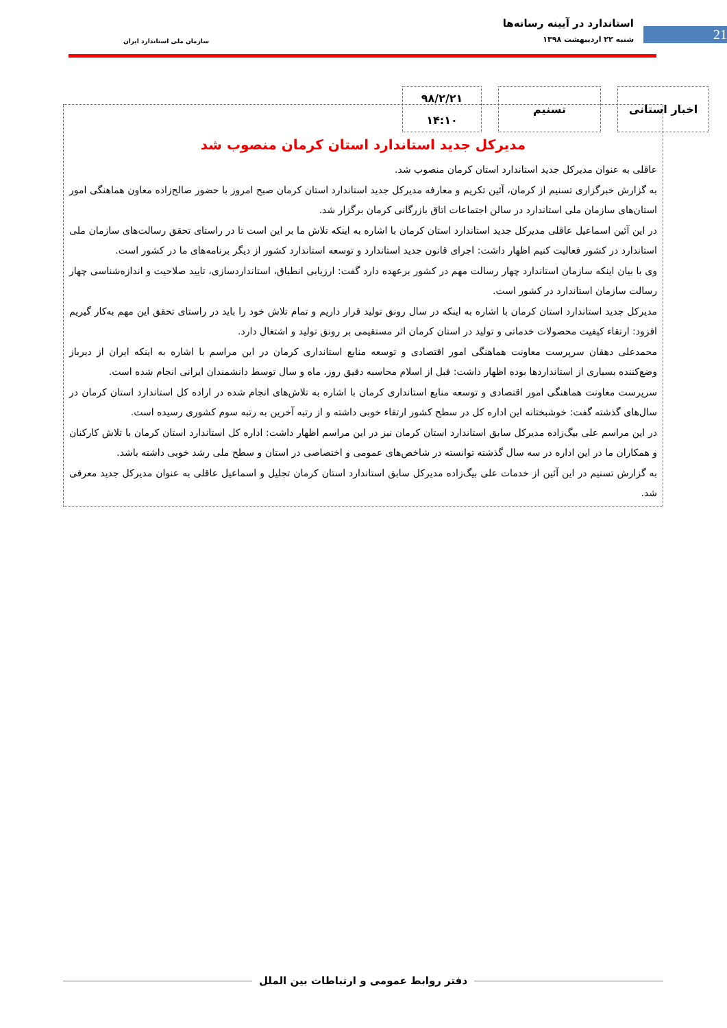21
استاندارد در آیینه رسانه‌ها
شنبه ۲۲ اردیبهشت ۱۳۹۸
سازمان ملی استاندارد ایران
اخبار استانی تسنیم ۹۸/۲/۲۱
۱۴:۱۰
مدیرکل جدید استاندارد استان کرمان منصوب شد
عاقلی به عنوان مدیرکل جدید استاندارد استان کرمان منصوب شد.
به گزارش خبرگزاری تسنیم از کرمان، آئین تکریم و معارفه مدیرکل جدید استاندارد استان کرمان صبح امروز با حضور صالح‌زاده معاون هماهنگی امور استان‌های سازمان ملی استاندارد در سالن اجتماعات اتاق بازرگانی کرمان برگزار شد.
در این آئین اسماعیل عاقلی مدیرکل جدید استاندارد استان کرمان با اشاره به اینکه تلاش ما بر این است تا در راستای تحقق رسالت‌های سازمان ملی استاندارد در کشور فعالیت کنیم اظهار داشت: اجرای قانون جدید استاندارد و توسعه استاندارد کشور از دیگر برنامه‌های ما در کشور است.
وی با بیان اینکه سازمان استاندارد چهار رسالت مهم در کشور برعهده دارد گفت: ارزیابی انطباق، استانداردسازی، تایید صلاحیت و اندازه‌شناسی چهار رسالت سازمان استاندارد در کشور است.
مدیرکل جدید استاندارد استان کرمان با اشاره به اینکه در سال رونق تولید قرار داریم و تمام تلاش خود را باید در راستای تحقق این مهم به‌کار گیریم افزود: ارتقاء کیفیت محصولات خدماتی و تولید در استان کرمان اثر مستقیمی بر رونق تولید و اشتغال دارد.
محمدعلی دهقان سرپرست معاونت هماهنگی امور اقتصادی و توسعه منابع استانداری کرمان در این مراسم با اشاره به اینکه ایران از دیرباز وضع‌کننده بسیاری از استانداردها بوده اظهار داشت: قبل از اسلام محاسبه دقیق روز، ماه و سال توسط دانشمندان ایرانی انجام شده است.
سرپرست معاونت هماهنگی امور اقتصادی و توسعه منابع استانداری کرمان با اشاره به تلاش‌های انجام شده در اراده کل استاندارد استان کرمان در سال‌های گذشته گفت: خوشبختانه این اداره کل در سطح کشور ارتقاء خوبی داشته و از رتبه آخرین به رتبه سوم کشوری رسیده است.
در این مراسم علی بیگ‌زاده مدیرکل سابق استاندارد استان کرمان نیز در این مراسم اظهار داشت: اداره کل استاندارد استان کرمان با تلاش کارکنان و همکاران ما در این اداره در سه سال گذشته توانسته در شاخص‌های عمومی و اختصاصی در استان و سطح ملی رشد خوبی داشته باشد.
به گزارش تسنیم در این آئین از خدمات علی بیگ‌زاده مدیرکل سابق استاندارد استان کرمان تجلیل و اسماعیل عاقلی به عنوان مدیرکل جدید معرفی شد.
دفتر روابط عمومی و ارتباطات بین الملل